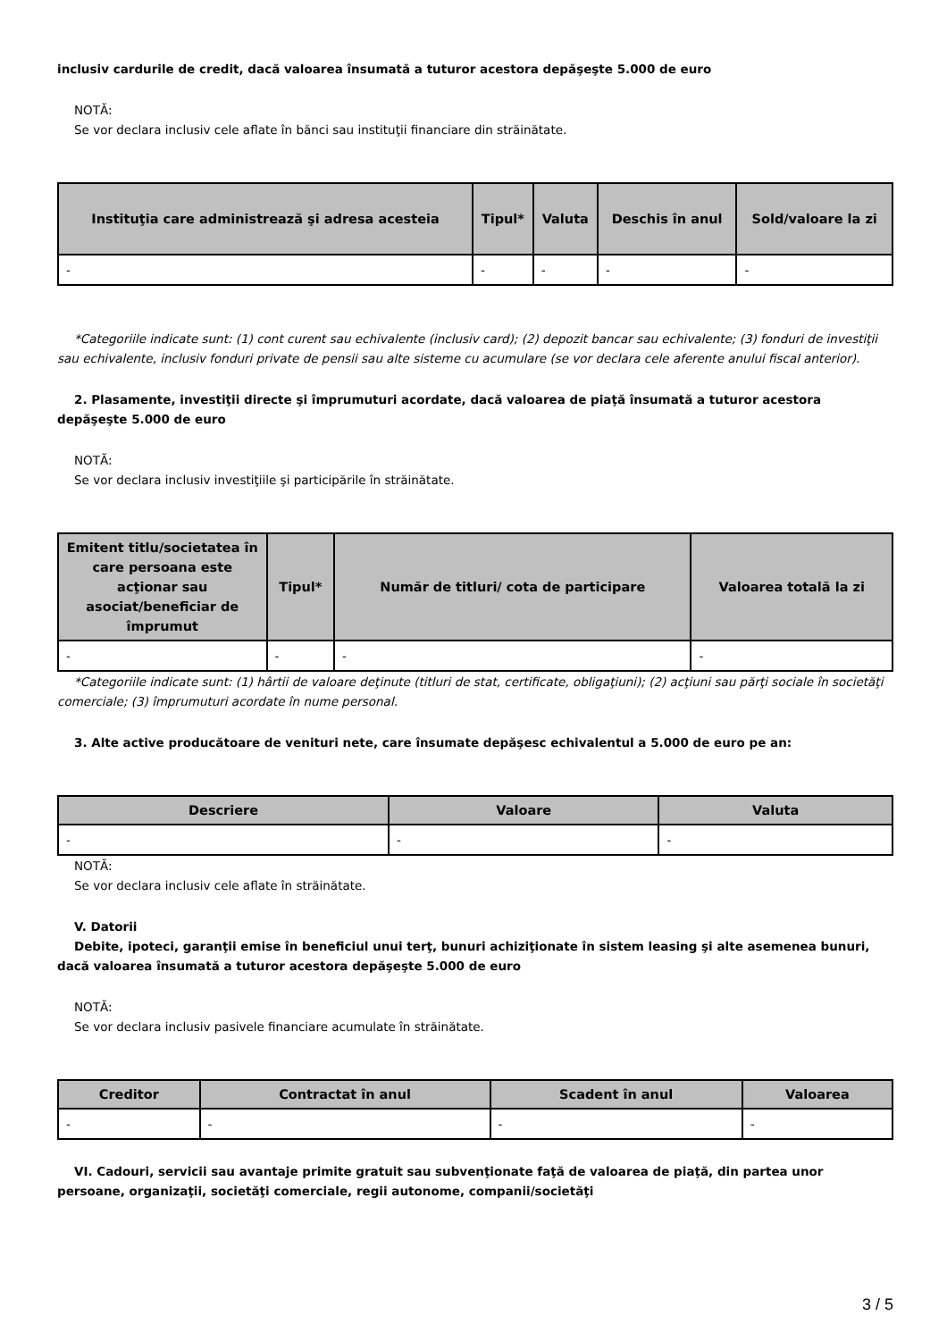inclusiv cardurile de credit, dacă valoarea însumată a tuturor acestora depăşeşte 5.000 de euro
NOTĂ:
Se vor declara inclusiv cele aflate în bănci sau instituţii financiare din străinătate.
| Instituţia care administrează şi adresa acesteia | Tipul* | Valuta | Deschis în anul | Sold/valoare la zi |
| --- | --- | --- | --- | --- |
| - | - | - | - | - |
*Categoriile indicate sunt: (1) cont curent sau echivalente (inclusiv card); (2) depozit bancar sau echivalente; (3) fonduri de investiţii sau echivalente, inclusiv fonduri private de pensii sau alte sisteme cu acumulare (se vor declara cele aferente anului fiscal anterior).
2. Plasamente, investiţii directe şi împrumuturi acordate, dacă valoarea de piaţă însumată a tuturor acestora depăşeşte 5.000 de euro
NOTĂ:
Se vor declara inclusiv investiţiile şi participările în străinătate.
| Emitent titlu/societatea în care persoana este acţionar sau asociat/beneficiar de împrumut | Tipul* | Număr de titluri/ cota de participare | Valoarea totală la zi |
| --- | --- | --- | --- |
| - | - | - | - |
*Categoriile indicate sunt: (1) hârtii de valoare deţinute (titluri de stat, certificate, obligaţiuni); (2) acţiuni sau părţi sociale în societăţi comerciale; (3) împrumuturi acordate în nume personal.
3. Alte active producătoare de venituri nete, care însumate depăşesc echivalentul a 5.000 de euro pe an:
| Descriere | Valoare | Valuta |
| --- | --- | --- |
| - | - | - |
NOTĂ:
Se vor declara inclusiv cele aflate în străinătate.
V. Datorii
Debite, ipoteci, garanţii emise în beneficiul unui terţ, bunuri achiziţionate în sistem leasing şi alte asemenea bunuri, dacă valoarea însumată a tuturor acestora depăşeşte 5.000 de euro
NOTĂ:
Se vor declara inclusiv pasivele financiare acumulate în străinătate.
| Creditor | Contractat în anul | Scadent în anul | Valoarea |
| --- | --- | --- | --- |
| - | - | - | - |
VI. Cadouri, servicii sau avantaje primite gratuit sau subvenţionate faţă de valoarea de piaţă, din partea unor persoane, organizaţii, societăţi comerciale, regii autonome, companii/societăţi
3 / 5